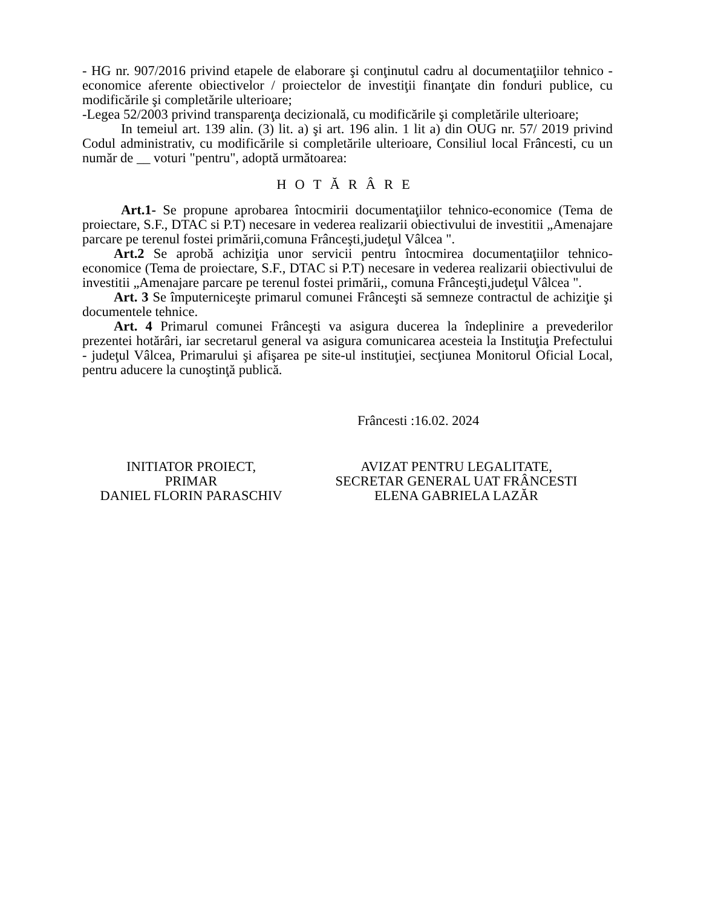- HG nr. 907/2016 privind etapele de elaborare şi conţinutul cadru al documentaţiilor tehnico - economice aferente obiectivelor / proiectelor de investiţii finanţate din fonduri publice, cu modificările şi completările ulterioare;
-Legea 52/2003 privind transparenţa decizională, cu modificările şi completările ulterioare;
In temeiul art. 139 alin. (3) lit. a) şi art. 196 alin. 1 lit a) din OUG nr. 57/ 2019 privind Codul administrativ, cu modificările si completările ulterioare, Consiliul local Frâncesti, cu un număr de __ voturi "pentru", adoptă următoarea:
HOTĂRÂRE
Art.1- Se propune aprobarea întocmirii documentaţiilor tehnico-economice (Tema de proiectare, S.F., DTAC si P.T) necesare in vederea realizarii obiectivului de investitii „Amenajare parcare pe terenul fostei primării,comuna Frânceşti,judeţul Vâlcea ".
Art.2 Se aprobă achiziţia unor servicii pentru întocmirea documentaţiilor tehnico-economice (Tema de proiectare, S.F., DTAC si P.T) necesare in vederea realizarii obiectivului de investitii „Amenajare parcare pe terenul fostei primării,, comuna Frânceşti,judeţul Vâlcea ".
Art. 3 Se împuterniceşte primarul comunei Frânceşti să semneze contractul de achiziţie şi documentele tehnice.
Art. 4 Primarul comunei Frânceşti va asigura ducerea la îndeplinire a prevederilor prezentei hotărâri, iar secretarul general va asigura comunicarea acesteia la Instituţia Prefectului - judeţul Vâlcea, Primarului şi afişarea pe site-ul instituţiei, secţiunea Monitorul Oficial Local, pentru aducere la cunoştinţă publică.
Frâncesti :16.02. 2024
INITIATOR PROIECT,
PRIMAR
DANIEL FLORIN PARASCHIV
AVIZAT PENTRU LEGALITATE,
SECRETAR GENERAL UAT FRÂNCESTI
ELENA GABRIELA LAZĂR